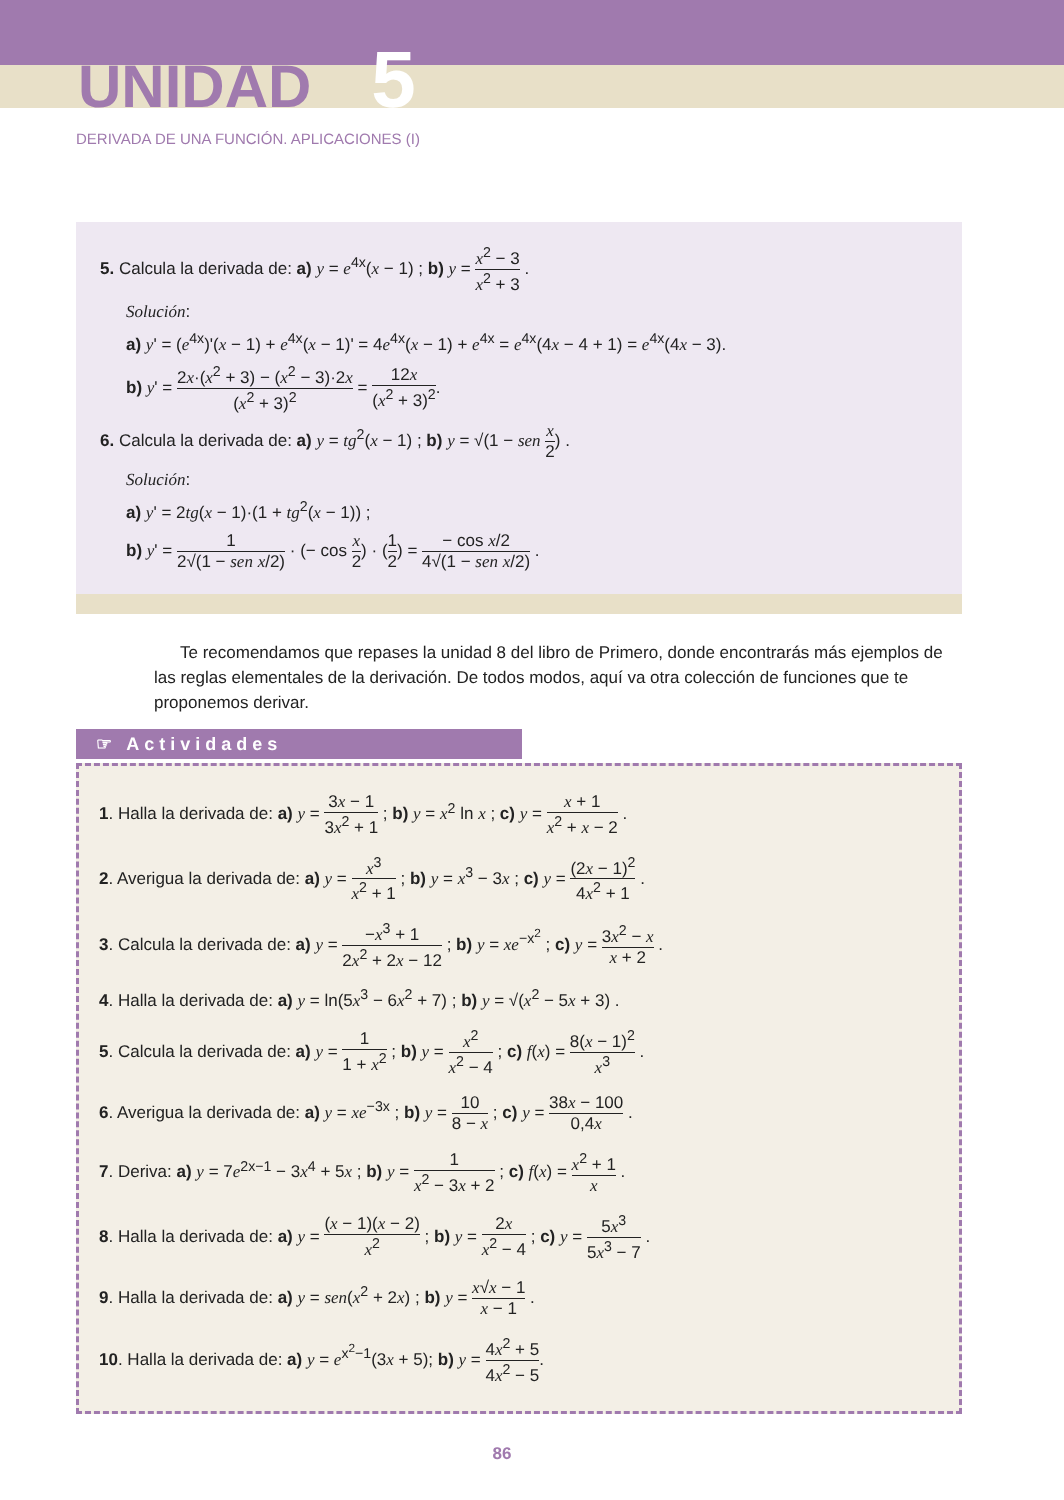UNIDAD 5
DERIVADA DE UNA FUNCIÓN. APLICACIONES (I)
5. Calcula la derivada de: a) y = e<sup>4x</sup>(x − 1) ; b) y = x<sup>2</sup> − 3 x<sup>2</sup> + 3 .
Solución:
a) y' = (e<sup>4x</sup>)'(x − 1) + e<sup>4x</sup>(x − 1)' = 4e<sup>4x</sup>(x − 1) + e<sup>4x</sup> = e<sup>4x</sup>(4x − 4 + 1) = e<sup>4x</sup>(4x − 3).
b) y' = 2x·(x<sup>2</sup> + 3) − (x<sup>2</sup> − 3)·2x (x<sup>2</sup> + 3)<sup>2</sup> = 12x (x<sup>2</sup> + 3)<sup>2</sup>.
6. Calcula la derivada de: a) y = tg<sup>2</sup>(x − 1) ; b) y = √(1 − sen x 2) .
Solución:
a) y' = 2tg(x − 1)·(1 + tg<sup>2</sup>(x − 1)) ;
b) y' = 1 2√(1 − sen x/2) · (− cos x 2) · (1 2) = − cos x/2 4√(1 − sen x/2) .
Te recomendamos que repases la unidad 8 del libro de Primero, donde encontrarás más ejemplos de las reglas elementales de la derivación. De todos modos, aquí va otra colección de funciones que te proponemos derivar.
☞ Actividades
1. Halla la derivada de: a) y = 3x − 1 3x<sup>2</sup> + 1 ; b) y = x<sup>2</sup> ln x ; c) y = x + 1 x<sup>2</sup> + x − 2 .
2. Averigua la derivada de: a) y = x<sup>3</sup> x<sup>2</sup> + 1 ; b) y = x<sup>3</sup> − 3x ; c) y = (2x − 1)<sup>2</sup> 4x<sup>2</sup> + 1 .
3. Calcula la derivada de: a) y = −x<sup>3</sup> + 1 2x<sup>2</sup> + 2x − 12 ; b) y = xe<sup>−x<sup>2</sup></sup> ; c) y = 3x<sup>2</sup> − x x + 2 .
4. Halla la derivada de: a) y = ln(5x<sup>3</sup> − 6x<sup>2</sup> + 7) ; b) y = √(x<sup>2</sup> − 5x + 3) .
5. Calcula la derivada de: a) y = 1 1 + x<sup>2</sup> ; b) y = x<sup>2</sup> x<sup>2</sup> − 4 ; c) f(x) = 8(x − 1)<sup>2</sup> x<sup>3</sup> .
6. Averigua la derivada de: a) y = xe<sup>−3x</sup> ; b) y = 10 8 − x ; c) y = 38x − 100 0,4x .
7. Deriva: a) y = 7e<sup>2x−1</sup> − 3x<sup>4</sup> + 5x ; b) y = 1 x<sup>2</sup> − 3x + 2 ; c) f(x) = x<sup>2</sup> + 1 x .
8. Halla la derivada de: a) y = (x − 1)(x − 2) x<sup>2</sup> ; b) y = 2x x<sup>2</sup> − 4 ; c) y = 5x<sup>3</sup> 5x<sup>3</sup> − 7 .
9. Halla la derivada de: a) y = sen(x<sup>2</sup> + 2x) ; b) y = x√x − 1 x − 1 .
10. Halla la derivada de: a) y = e<sup>x<sup>2</sup>−1</sup>(3x + 5); b) y = 4x<sup>2</sup> + 5 4x<sup>2</sup> − 5.
86